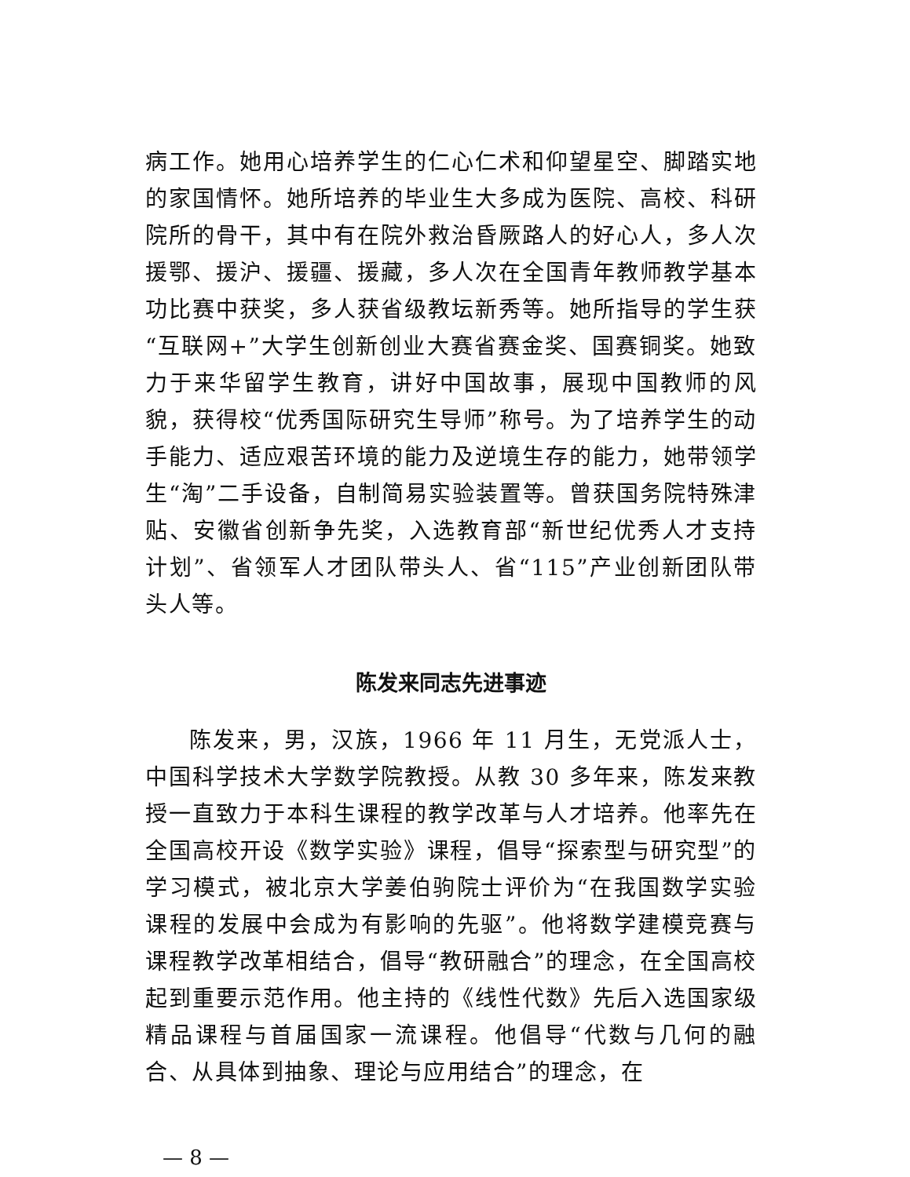病工作。她用心培养学生的仁心仁术和仰望星空、脚踏实地的家国情怀。她所培养的毕业生大多成为医院、高校、科研院所的骨干，其中有在院外救治昏厥路人的好心人，多人次援鄂、援沪、援疆、援藏，多人次在全国青年教师教学基本功比赛中获奖，多人获省级教坛新秀等。她所指导的学生获“互联网+”大学生创新创业大赛省赛金奖、国赛铜奖。她致力于来华留学生教育，讲好中国故事，展现中国教师的风貌，获得校“优秀国际研究生导师”称号。为了培养学生的动手能力、适应艰苦环境的能力及逆境生存的能力，她带领学生“淘”二手设备，自制简易实验装置等。曾获国务院特殊津贴、安徽省创新争先奖，入选教育部“新世纪优秀人才支持计划”、省领军人才团队带头人、省“115”产业创新团队带头人等。
陈发来同志先进事迹
陈发来，男，汉族，1966 年 11 月生，无党派人士，中国科学技术大学数学院教授。从教 30 多年来，陈发来教授一直致力于本科生课程的教学改革与人才培养。他率先在全国高校开设《数学实验》课程，倡导“探索型与研究型”的学习模式，被北京大学姜伯驹院士评价为“在我国数学实验课程的发展中会成为有影响的先驱”。他将数学建模竞赛与课程教学改革相结合，倡导“教研融合”的理念，在全国高校起到重要示范作用。他主持的《线性代数》先后入选国家级精品课程与首届国家一流课程。他倡导“代数与几何的融合、从具体到抽象、理论与应用结合”的理念，在
— 8 —